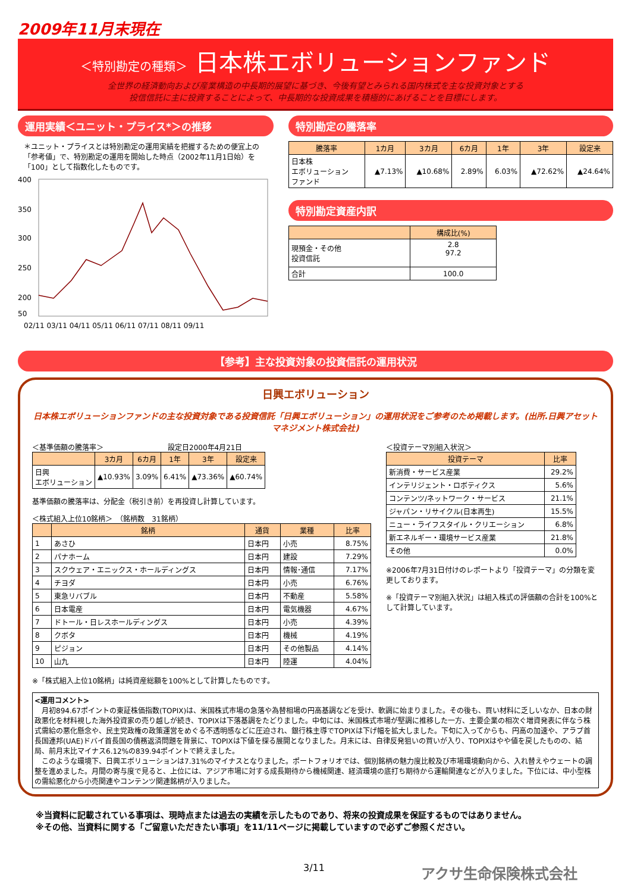2009年11月末現在
＜特別勘定の種類＞ 日本株エボリューションファンド
全世界の経済動向および産業構造の中長期的展望に基づき、今後有望とみられる国内株式を主な投資対象とする
投信信託に主に投資することによって、中長期的な投資成果を積極的にあげることを目標にします。
運用実績＜ユニット・プライス*＞の推移
＊ユニット・プライスとは特別勘定の運用実績を把握するための便宜上の「参考値」で、特別勘定の運用を開始した時点（2002年11月1日始）を「100」として指数化したものです。
400
350
300
250
200
50
02/11 03/11 04/11 05/11 06/11 07/11 08/11 09/11
特別勘定の騰落率
| 騰落率 | 1カ月 | 3カ月 | 6カ月 | 1年 | 3年 | 設定来 |
| --- | --- | --- | --- | --- | --- | --- |
| 日本株 エボリューション ファンド | ▲7.13% | ▲10.68% | 2.89% | 6.03% | ▲72.62% | ▲24.64% |
特別勘定資産内訳
| | 構成比(%) |
| --- | --- |
| 現預金・その他 投資信託 | 2.8 97.2 |
| 合計 | 100.0 |
【参考】主な投資対象の投資信託の運用状況
日興エボリューション
日本株エボリューションファンドの主な投資対象である投資信託「日興エボリューション」の運用状況をご参考のため掲載します。(出所.日興アセットマネジメント株式会社)
＜基準価額の騰落率＞　　　　　　　　　設定日2000年4月21日
| | 3カ月 | 6カ月 | 1年 | 3年 | 設定来 |
| --- | --- | --- | --- | --- | --- |
| 日興 エボリューション | ▲10.93% | 3.09% | 6.41% | ▲73.36% | ▲60.74% |
基準価額の騰落率は、分配金（税引き前）を再投資し計算しています。
＜株式組入上位10銘柄＞　（銘柄数　31銘柄）
| | 銘柄 | 通貨 | 業種 | 比率 |
| --- | --- | --- | --- | --- |
| 1 | あさひ | 日本円 | 小売 | 8.75% |
| 2 | パナホーム | 日本円 | 建設 | 7.29% |
| 3 | スクウェア・エニックス・ホールディングス | 日本円 | 情報･通信 | 7.17% |
| 4 | チヨダ | 日本円 | 小売 | 6.76% |
| 5 | 東急リバブル | 日本円 | 不動産 | 5.58% |
| 6 | 日本電産 | 日本円 | 電気機器 | 4.67% |
| 7 | ドトール・日レスホールディングス | 日本円 | 小売 | 4.39% |
| 8 | クボタ | 日本円 | 機械 | 4.19% |
| 9 | ピジョン | 日本円 | その他製品 | 4.14% |
| 10 | 山九 | 日本円 | 陸運 | 4.04% |
※「株式組入上位10銘柄」は純資産総額を100%として計算したものです。
＜投資テーマ別組入状況＞
| 投資テーマ | 比率 |
| --- | --- |
| 新消費・サービス産業 | 29.2% |
| インテリジェント・ロボティクス | 5.6% |
| コンテンツ/ネットワーク・サービス | 21.1% |
| ジャパン・リサイクル(日本再生) | 15.5% |
| ニュー・ライフスタイル・クリエーション | 6.8% |
| 新エネルギー・環境サービス産業 | 21.8% |
| その他 | 0.0% |
※2006年7月31日付けのレポートより「投資テーマ」の分類を変更しております。
※「投資テーマ別組入状況」は組入株式の評価額の合計を100%として計算しています。
<運用コメント>
　月初894.67ポイントの東証株価指数(TOPIX)は、米国株式市場の急落や為替相場の円高基調などを受け、軟調に始まりました。その後も、買い材料に乏しいなか、日本の財政悪化を材料視した海外投資家の売り越しが続き、TOPIXは下落基調をたどりました。中旬には、米国株式市場が堅調に推移した一方、主要企業の相次ぐ増資発表に伴なう株式需給の悪化懸念や、民主党政権の政策運営をめぐる不透明感などに圧迫され、銀行株主導でTOPIXは下げ幅を拡大しました。下旬に入ってからも、円高の加速や、アラブ首長国連邦(UAE)ドバイ首長国の債務返済問題を背景に、TOPIXは下値を探る展開となりました。月末には、自律反発狙いの買いが入り、TOPIXはやや値を戻したものの、結局、前月末比マイナス6.12%の839.94ポイントで終えました。
　このような環境下、日興エボリューションは7.31%のマイナスとなりました。ポートフォリオでは、個別銘柄の魅力度比較及び市場環境動向から、入れ替えやウェートの調整を進めました。月間の寄与度で見ると、上位には、アジア市場に対する成長期待から機械関連、経済環境の底打ち期待から運輸関連などが入りました。下位には、中小型株の需給悪化から小売関連やコンテンツ関連銘柄が入りました。
※当資料に記載されている事項は、現時点または過去の実績を示したものであり、将来の投資成果を保証するものではありません。
※その他、当資料に関する「ご留意いただきたい事項」を11/11ページに掲載していますので必ずご参照ください。
3/11 アクサ生命保険株式会社